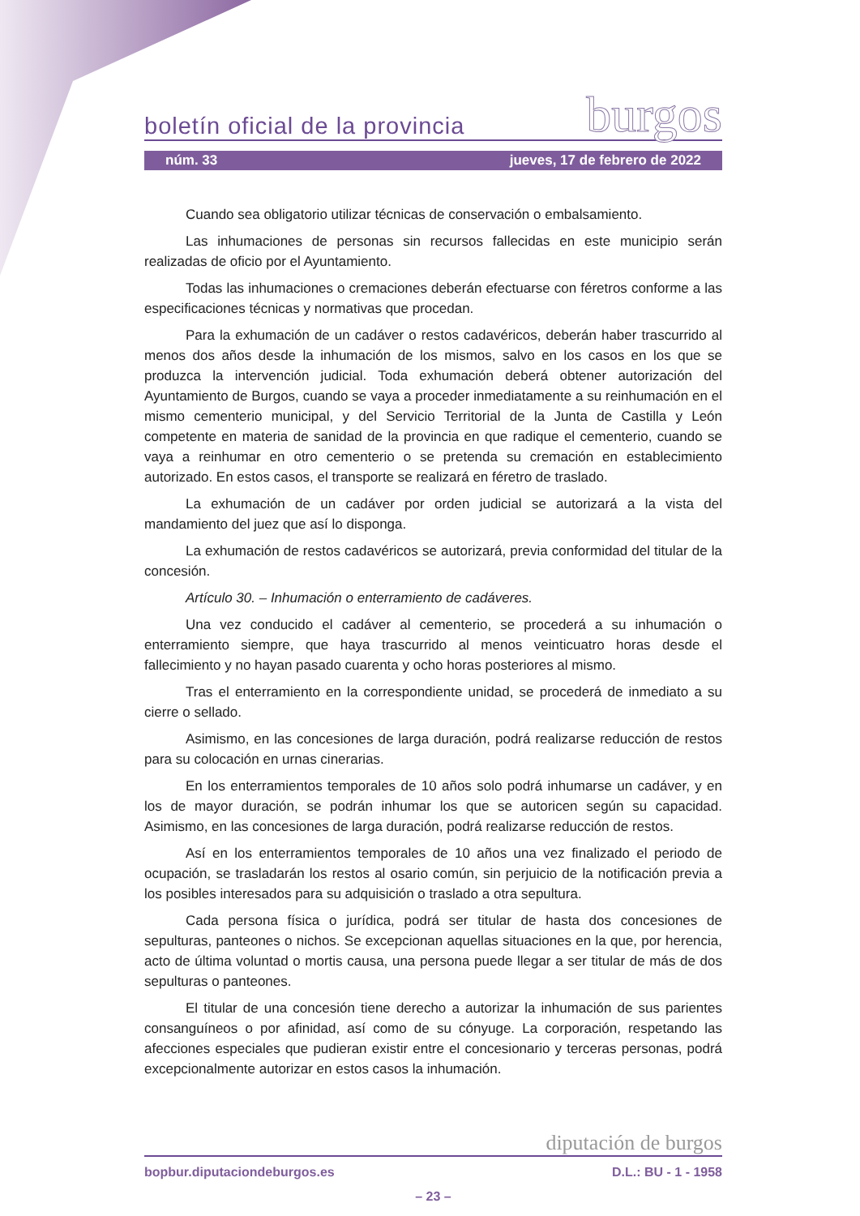boletín oficial de la provincia burgos
núm. 33 jueves, 17 de febrero de 2022
Cuando sea obligatorio utilizar técnicas de conservación o embalsamiento.
Las inhumaciones de personas sin recursos fallecidas en este municipio serán realizadas de oficio por el Ayuntamiento.
Todas las inhumaciones o cremaciones deberán efectuarse con féretros conforme a las especificaciones técnicas y normativas que procedan.
Para la exhumación de un cadáver o restos cadavéricos, deberán haber trascurrido al menos dos años desde la inhumación de los mismos, salvo en los casos en los que se produzca la intervención judicial. Toda exhumación deberá obtener autorización del Ayuntamiento de Burgos, cuando se vaya a proceder inmediatamente a su reinhumación en el mismo cementerio municipal, y del Servicio Territorial de la Junta de Castilla y León competente en materia de sanidad de la provincia en que radique el cementerio, cuando se vaya a reinhumar en otro cementerio o se pretenda su cremación en establecimiento autorizado. En estos casos, el transporte se realizará en féretro de traslado.
La exhumación de un cadáver por orden judicial se autorizará a la vista del mandamiento del juez que así lo disponga.
La exhumación de restos cadavéricos se autorizará, previa conformidad del titular de la concesión.
Artículo 30. – Inhumación o enterramiento de cadáveres.
Una vez conducido el cadáver al cementerio, se procederá a su inhumación o enterramiento siempre, que haya trascurrido al menos veinticuatro horas desde el fallecimiento y no hayan pasado cuarenta y ocho horas posteriores al mismo.
Tras el enterramiento en la correspondiente unidad, se procederá de inmediato a su cierre o sellado.
Asimismo, en las concesiones de larga duración, podrá realizarse reducción de restos para su colocación en urnas cinerarias.
En los enterramientos temporales de 10 años solo podrá inhumarse un cadáver, y en los de mayor duración, se podrán inhumar los que se autoricen según su capacidad. Asimismo, en las concesiones de larga duración, podrá realizarse reducción de restos.
Así en los enterramientos temporales de 10 años una vez finalizado el periodo de ocupación, se trasladarán los restos al osario común, sin perjuicio de la notificación previa a los posibles interesados para su adquisición o traslado a otra sepultura.
Cada persona física o jurídica, podrá ser titular de hasta dos concesiones de sepulturas, panteones o nichos. Se excepcionan aquellas situaciones en la que, por herencia, acto de última voluntad o mortis causa, una persona puede llegar a ser titular de más de dos sepulturas o panteones.
El titular de una concesión tiene derecho a autorizar la inhumación de sus parientes consanguíneos o por afinidad, así como de su cónyuge. La corporación, respetando las afecciones especiales que pudieran existir entre el concesionario y terceras personas, podrá excepcionalmente autorizar en estos casos la inhumación.
diputación de burgos
bopbur.diputaciondeburgos.es D.L.: BU - 1 - 1958
– 23 –